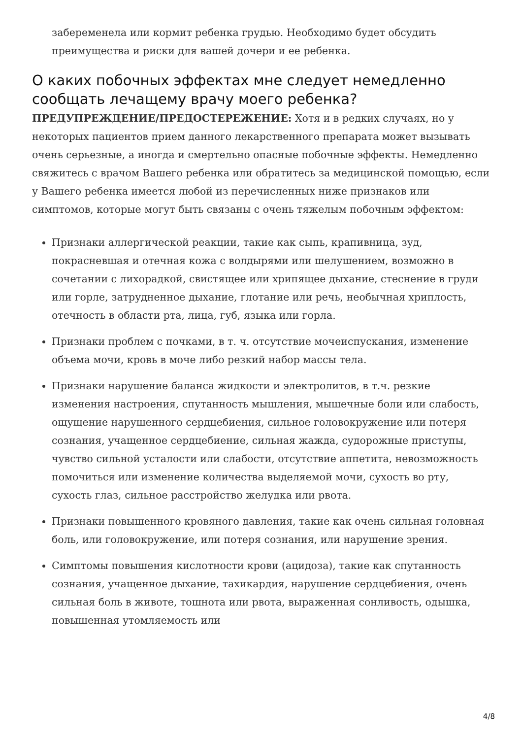забеременела или кормит ребенка грудью. Необходимо будет обсудить преимущества и риски для вашей дочери и ее ребенка.
О каких побочных эффектах мне следует немедленно сообщать лечащему врачу моего ребенка?
ПРЕДУПРЕЖДЕНИЕ/ПРЕДОСТЕРЕЖЕНИЕ: Хотя и в редких случаях, но у некоторых пациентов прием данного лекарственного препарата может вызывать очень серьезные, а иногда и смертельно опасные побочные эффекты. Немедленно свяжитесь с врачом Вашего ребенка или обратитесь за медицинской помощью, если у Вашего ребенка имеется любой из перечисленных ниже признаков или симптомов, которые могут быть связаны с очень тяжелым побочным эффектом:
Признаки аллергической реакции, такие как сыпь, крапивница, зуд, покрасневшая и отечная кожа с волдырями или шелушением, возможно в сочетании с лихорадкой, свистящее или хрипящее дыхание, стеснение в груди или горле, затрудненное дыхание, глотание или речь, необычная хриплость, отечность в области рта, лица, губ, языка или горла.
Признаки проблем с почками, в т. ч. отсутствие мочеиспускания, изменение объема мочи, кровь в моче либо резкий набор массы тела.
Признаки нарушение баланса жидкости и электролитов, в т.ч. резкие изменения настроения, спутанность мышления, мышечные боли или слабость, ощущение нарушенного сердцебиения, сильное головокружение или потеря сознания, учащенное сердцебиение, сильная жажда, судорожные приступы, чувство сильной усталости или слабости, отсутствие аппетита, невозможность помочиться или изменение количества выделяемой мочи, сухость во рту, сухость глаз, сильное расстройство желудка или рвота.
Признаки повышенного кровяного давления, такие как очень сильная головная боль, или головокружение, или потеря сознания, или нарушение зрения.
Симптомы повышения кислотности крови (ацидоза), такие как спутанность сознания, учащенное дыхание, тахикардия, нарушение сердцебиения, очень сильная боль в животе, тошнота или рвота, выраженная сонливость, одышка, повышенная утомляемость или
4/8